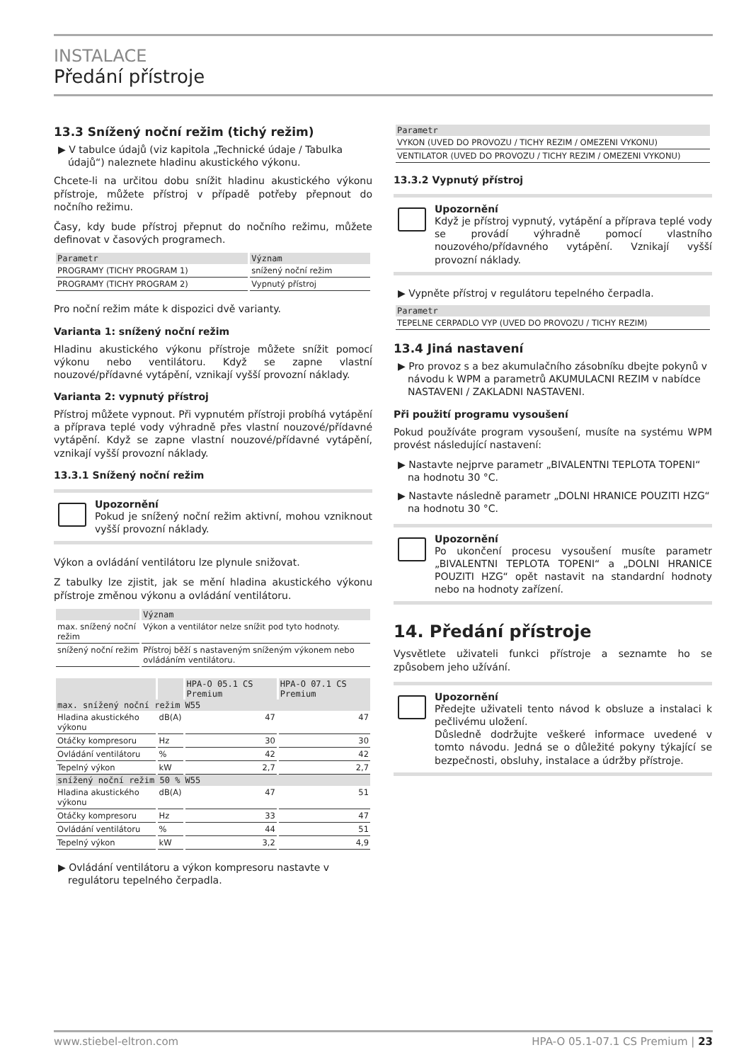INSTALACE
Předání přístroje
13.3 Snížený noční režim (tichý režim)
▶ V tabulce údajů (viz kapitola „Technické údaje / Tabulka údajů“) naleznete hladinu akustického výkonu.
Chcete-li na určitou dobu snížit hladinu akustického výkonu přístroje, můžete přístroj v případě potřeby přepnout do nočního režimu.
Časy, kdy bude přístroj přepnut do nočního režimu, můžete definovat v časových programech.
| Parametr | Význam |
| --- | --- |
| PROGRAMY (TICHY PROGRAM 1) | snížený noční režim |
| PROGRAMY (TICHY PROGRAM 2) | Vypnutý přístroj |
Pro noční režim máte k dispozici dvě varianty.
Varianta 1: snížený noční režim
Hladinu akustického výkonu přístroje můžete snížit pomocí výkonu nebo ventilátoru. Když se zapne vlastní nouzové/přídavné vytápění, vznikají vyšší provozní náklady.
Varianta 2: vypnutý přístroj
Přístroj můžete vypnout. Při vypnutém přístroji probíhá vytápění a příprava teplé vody výhradně přes vlastní nouzové/přídavné vytápění. Když se zapne vlastní nouzové/přídavné vytápění, vznikají vyšší provozní náklady.
13.3.1 Snížený noční režim
Upozornění
Pokud je snížený noční režim aktivní, mohou vzniknout vyšší provozní náklady.
Výkon a ovládání ventilátoru lze plynule snižovat.
Z tabulky lze zjistit, jak se mění hladina akustického výkonu přístroje změnou výkonu a ovládání ventilátoru.
| | Význam |
| --- | --- |
| max. snížený noční režim | Výkon a ventilátor nelze snížit pod tyto hodnoty. |
| snížený noční režim | Přístroj běží s nastaveným sníženým výkonem nebo ovládáním ventilátoru. |
| | | HPA-O 05.1 CS Premium | HPA-O 07.1 CS Premium |
| --- | --- | --- | --- |
| max. snížený noční režim W55 | | | |
| Hladina akustického výkonu | dB(A) | 47 | 47 |
| Otáčky kompresoru | Hz | 30 | 30 |
| Ovládání ventilátoru | % | 42 | 42 |
| Tepelný výkon | kW | 2,7 | 2,7 |
| snížený noční režim 50 % W55 | | | |
| Hladina akustického výkonu | dB(A) | 47 | 51 |
| Otáčky kompresoru | Hz | 33 | 47 |
| Ovládání ventilátoru | % | 44 | 51 |
| Tepelný výkon | kW | 3,2 | 4,9 |
▶ Ovládání ventilátoru a výkon kompresoru nastavte v regulátoru tepelného čerpadla.
| Parametr |
| --- |
| VYKON (UVED DO PROVOZU / TICHY REZIM / OMEZENI VYKONU) |
| VENTILATOR (UVED DO PROVOZU / TICHY REZIM / OMEZENI VYKONU) |
13.3.2 Vypnutý přístroj
Upozornění
Když je přístroj vypnutý, vytápění a příprava teplé vody se provádí výhradně pomocí vlastního nouzového/přídavného vytápění. Vznikají vyšší provozní náklady.
▶ Vypněte přístroj v regulátoru tepelného čerpadla.
| Parametr |
| --- |
| TEPELNE CERPADLO VYP (UVED DO PROVOZU / TICHY REZIM) |
13.4 Jiná nastavení
▶ Pro provoz s a bez akumulačního zásobníku dbejte pokynů v návodu k WPM a parametrů AKUMULACNI REZIM v nabídce NASTAVENI / ZAKLADNI NASTAVENI.
Při použití programu vysoušení
Pokud používáte program vysoušení, musíte na systému WPM provést následující nastavení:
▶ Nastavte nejprve parametr „BIVALENTNI TEPLOTA TOPENI“ na hodnotu 30 °C.
▶ Nastavte následně parametr „DOLNI HRANICE POUZITI HZG“ na hodnotu 30 °C.
Upozornění
Po ukončení procesu vysoušení musíte parametr „BIVALENTNI TEPLOTA TOPENI“ a „DOLNI HRANICE POUZITI HZG“ opět nastavit na standardní hodnoty nebo na hodnoty zařízení.
14. Předání přístroje
Vysvětlete uživateli funkci přístroje a seznamte ho se způsobem jeho užívání.
Upozornění
Předejte uživateli tento návod k obsluze a instalaci k pečlivému uložení.
Důsledně dodržujte veškeré informace uvedené v tomto návodu. Jedná se o důležité pokyny týkající se bezpečnosti, obsluhy, instalace a údržby přístroje.
www.stiebel-eltron.com HPA-O 05.1-07.1 CS Premium | 23